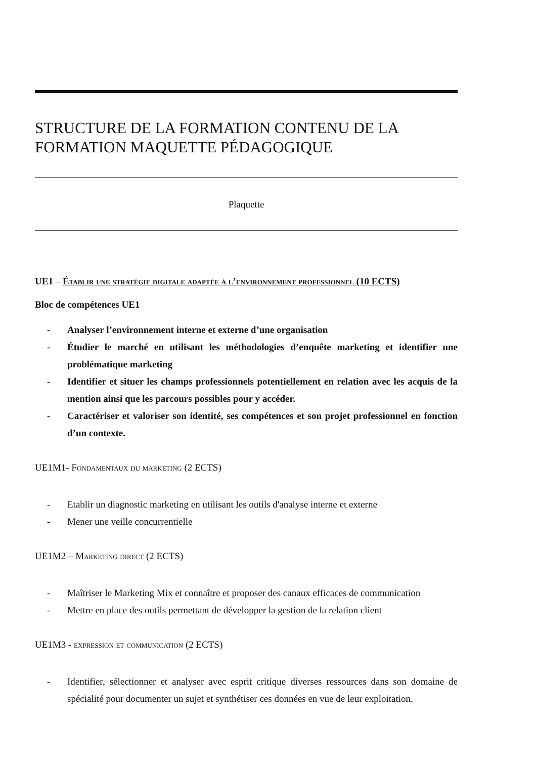STRUCTURE DE LA FORMATION CONTENU DE LA FORMATION MAQUETTE PÉDAGOGIQUE
Plaquette
UE1 – Établir une stratégie digitale adaptée à l’environnement professionnel (10 ECTS)
Bloc de compétences UE1
- Analyser l’environnement interne et externe d’une organisation
- Étudier le marché en utilisant les méthodologies d’enquête marketing et identifier une problématique marketing
- Identifier et situer les champs professionnels potentiellement en relation avec les acquis de la mention ainsi que les parcours possibles pour y accéder.
- Caractériser et valoriser son identité, ses compétences et son projet professionnel en fonction d’un contexte.
UE1M1- Fondamentaux du marketing (2 ECTS)
- Etablir un diagnostic marketing en utilisant les outils d'analyse interne et externe
- Mener une veille concurrentielle
UE1M2 – Marketing direct (2 ECTS)
- Maîtriser le Marketing Mix et connaître et proposer des canaux efficaces de communication
- Mettre en place des outils permettant de développer la gestion de la relation client
UE1M3 - expression et communication (2 ECTS)
- Identifier, sélectionner et analyser avec esprit critique diverses ressources dans son domaine de spécialité pour documenter un sujet et synthétiser ces données en vue de leur exploitation.